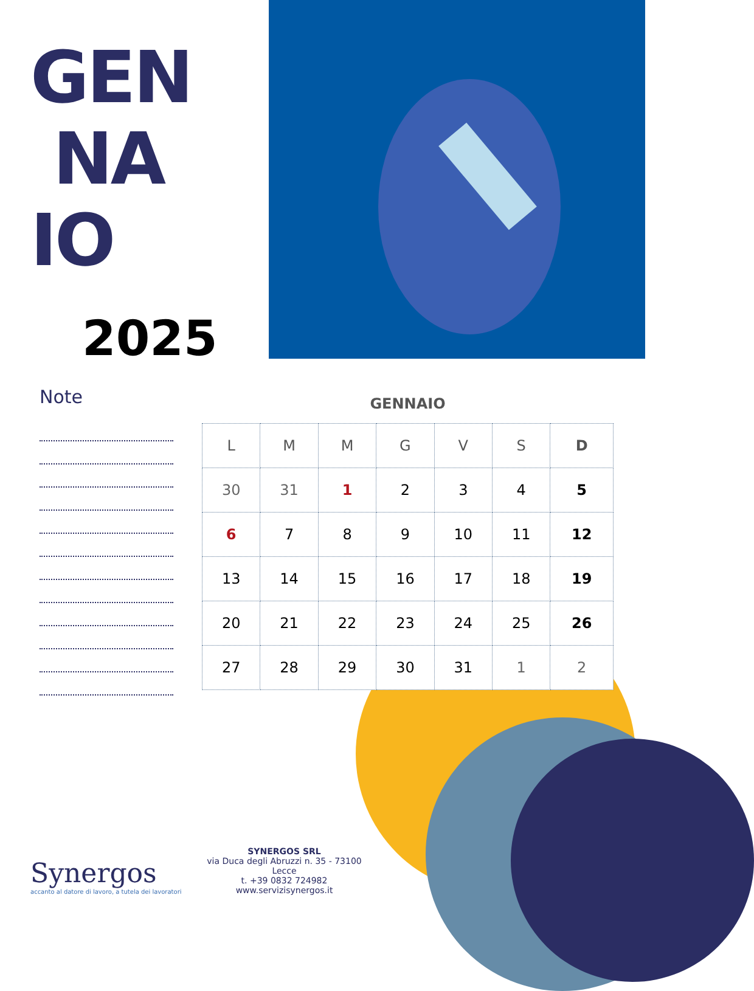GEN
NA
IO
2025
Note
GENNAIO
| L | M | M | G | V | S | D |
| --- | --- | --- | --- | --- | --- | --- |
| 30 | 31 | 1 | 2 | 3 | 4 | 5 |
| 6 | 7 | 8 | 9 | 10 | 11 | 12 |
| 13 | 14 | 15 | 16 | 17 | 18 | 19 |
| 20 | 21 | 22 | 23 | 24 | 25 | 26 |
| 27 | 28 | 29 | 30 | 31 | 1 | 2 |
Synergos
accanto al datore di lavoro, a tutela dei lavoratori
SYNERGOS SRL
via Duca degli Abruzzi n. 35 - 73100 Lecce
t. +39 0832 724982 www.servizisynergos.it